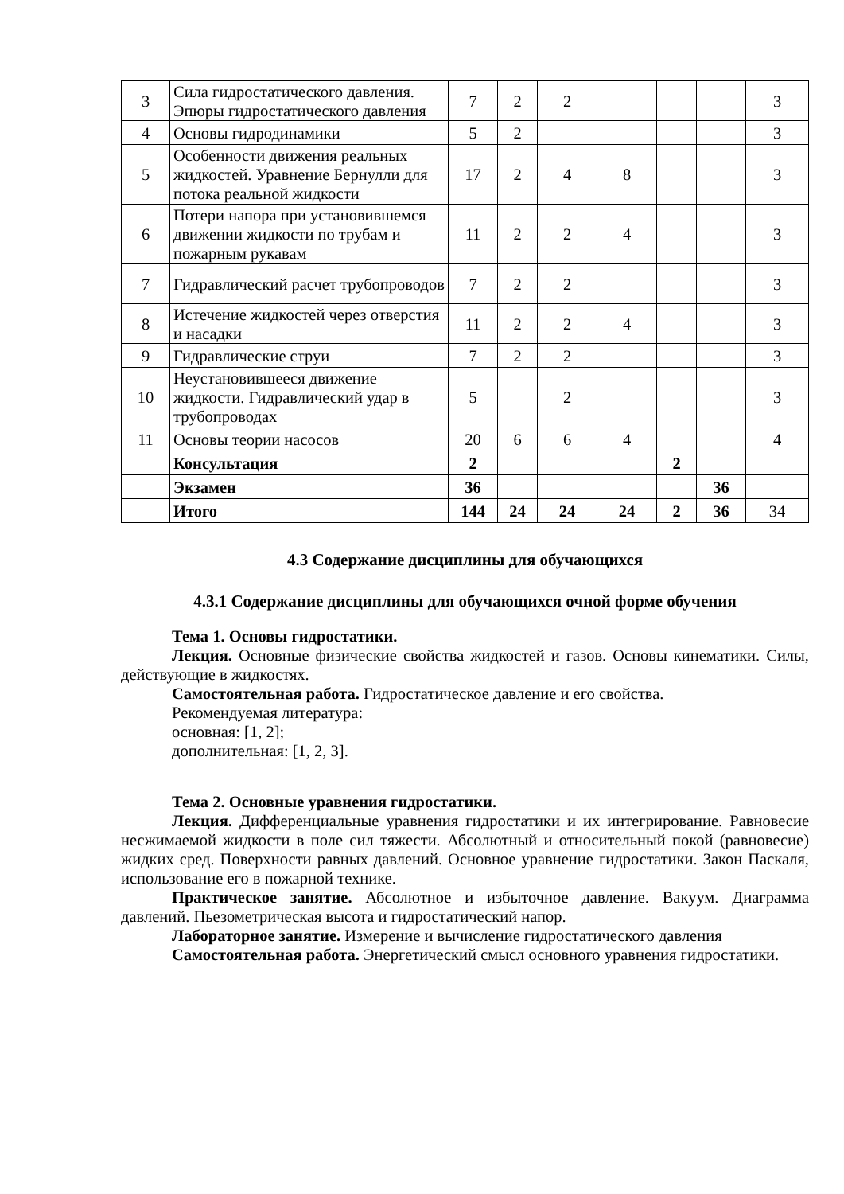| 3 | Сила гидростатического давления. Эпюры гидростатического давления | 7 | 2 | 2 | | | | 3 |
| 4 | Основы гидродинамики | 5 | 2 | | | | | 3 |
| 5 | Особенности движения реальных жидкостей. Уравнение Бернулли для потока реальной жидкости | 17 | 2 | 4 | 8 | | | 3 |
| 6 | Потери напора при установившемся движении жидкости по трубам и пожарным рукавам | 11 | 2 | 2 | 4 | | | 3 |
| 7 | Гидравлический расчет трубопроводов | 7 | 2 | 2 | | | | 3 |
| 8 | Истечение жидкостей через отверстия и насадки | 11 | 2 | 2 | 4 | | | 3 |
| 9 | Гидравлические струи | 7 | 2 | 2 | | | | 3 |
| 10 | Неустановившееся движение жидкости. Гидравлический удар в трубопроводах | 5 | | 2 | | | | 3 |
| 11 | Основы теории насосов | 20 | 6 | 6 | 4 | | | 4 |
| | Консультация | 2 | | | | 2 | | |
| | Экзамен | 36 | | | | | 36 | |
| | Итого | 144 | 24 | 24 | 24 | 2 | 36 | 34 |
4.3 Содержание дисциплины для обучающихся
4.3.1 Содержание дисциплины для обучающихся очной форме обучения
Тема 1. Основы гидростатики.
Лекция. Основные физические свойства жидкостей и газов. Основы кинематики. Силы, действующие в жидкостях.
Самостоятельная работа. Гидростатическое давление и его свойства.
Рекомендуемая литература:
основная: [1, 2];
дополнительная: [1, 2, 3].
Тема 2. Основные уравнения гидростатики.
Лекция. Дифференциальные уравнения гидростатики и их интегрирование. Равновесие несжимаемой жидкости в поле сил тяжести. Абсолютный и относительный покой (равновесие) жидких сред. Поверхности равных давлений. Основное уравнение гидростатики. Закон Паскаля, использование его в пожарной технике.
Практическое занятие. Абсолютное и избыточное давление. Вакуум. Диаграмма давлений. Пьезометрическая высота и гидростатический напор.
Лабораторное занятие. Измерение и вычисление гидростатического давления
Самостоятельная работа. Энергетический смысл основного уравнения гидростатики.